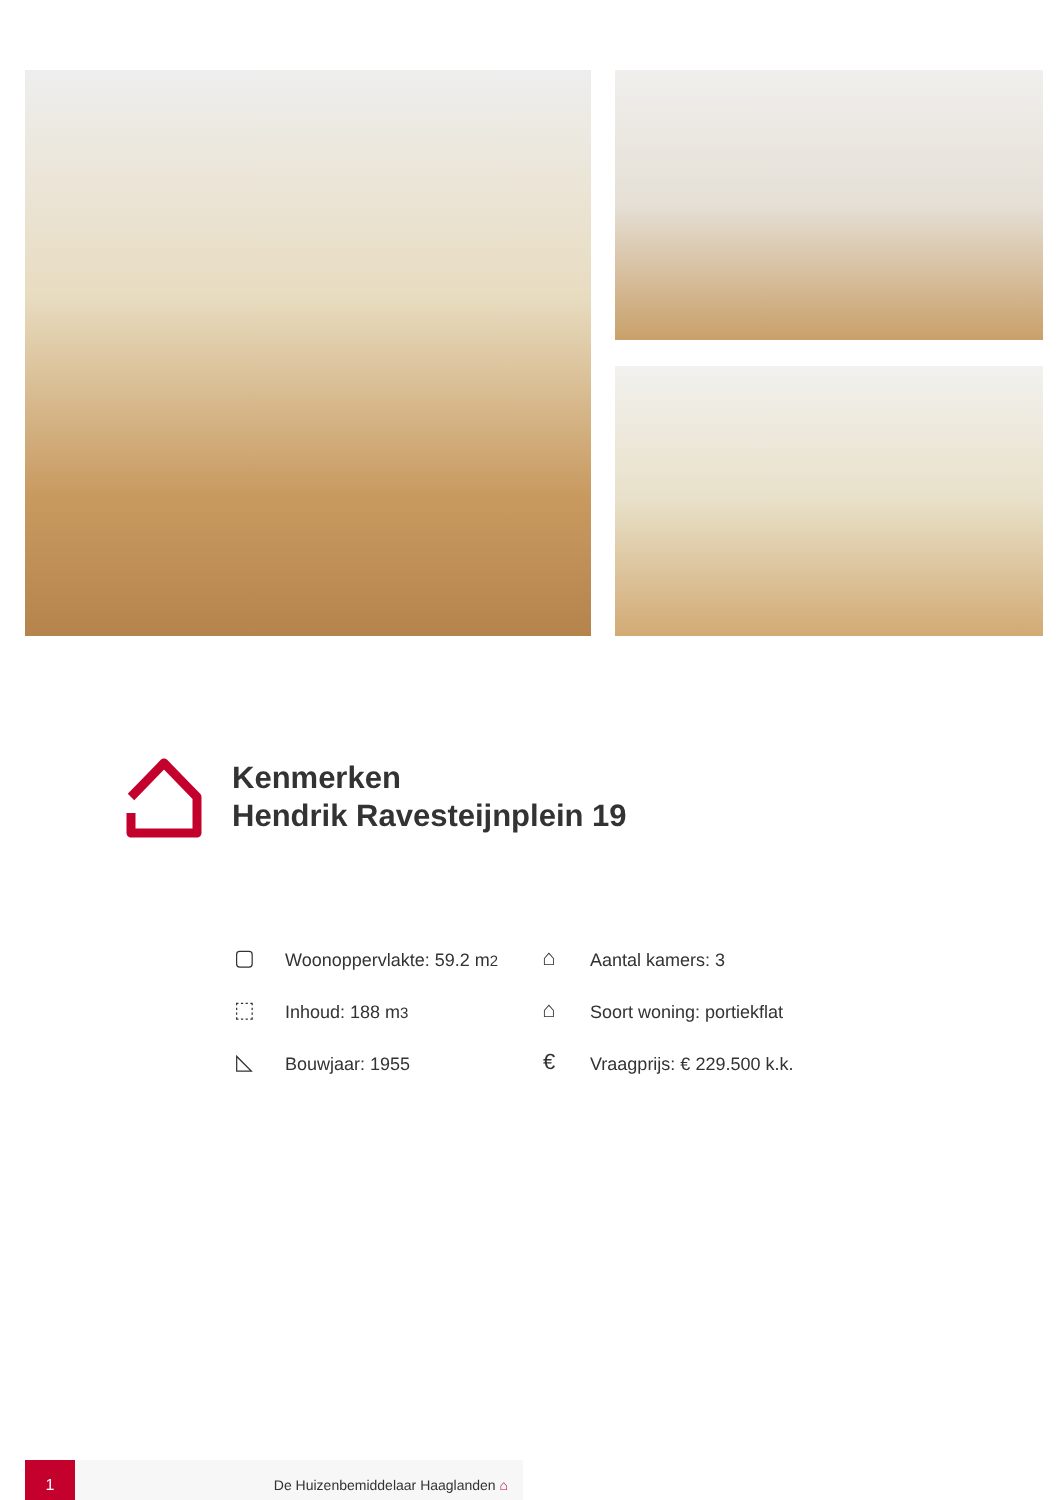Kenmerken
Hendrik Ravesteijnplein 19
▢ Woonoppervlakte: 59.2 m<sup>2</sup>
⌂ Aantal kamers: 3
⬚ Inhoud: 188 m<sup>3</sup>
⌂ Soort woning: portiekflat
◺ Bouwjaar: 1955
€ Vraagprijs: € 229.500 k.k.
1
De Huizenbemiddelaar Haaglanden ⌂